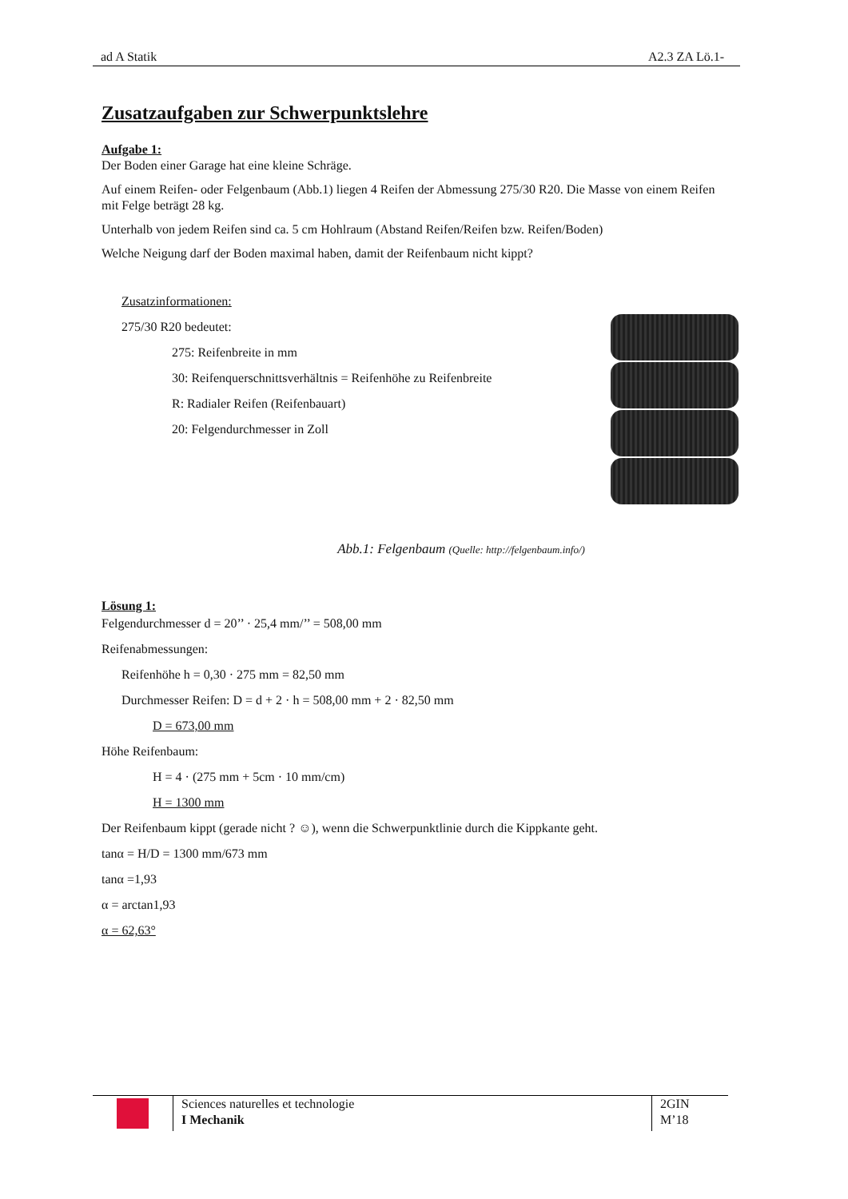ad A Statik A2.3 ZA Lö.1-
Zusatzaufgaben zur Schwerpunktslehre
Aufgabe 1:
Der Boden einer Garage hat eine kleine Schräge.
Auf einem Reifen- oder Felgenbaum (Abb.1) liegen 4 Reifen der Abmessung 275/30 R20. Die Masse von einem Reifen mit Felge beträgt 28 kg.
Unterhalb von jedem Reifen sind ca. 5 cm Hohlraum (Abstand Reifen/Reifen bzw. Reifen/Boden)
Welche Neigung darf der Boden maximal haben, damit der Reifenbaum nicht kippt?
Zusatzinformationen:
275/30 R20 bedeutet:
275: Reifenbreite in mm
30: Reifenquerschnittsverhältnis = Reifenhöhe zu Reifenbreite
R: Radialer Reifen (Reifenbauart)
20: Felgendurchmesser in Zoll
Abb.1: Felgenbaum (Quelle: http://felgenbaum.info/)
Lösung 1:
Felgendurchmesser d = 20’’ · 25,4 mm/’’ = 508,00 mm
Reifenabmessungen:
Reifenhöhe h = 0,30 · 275 mm = 82,50 mm
Durchmesser Reifen: D = d + 2 · h = 508,00 mm + 2 · 82,50 mm
D = 673,00 mm
Höhe Reifenbaum:
H = 4 · (275 mm + 5cm · 10 mm/cm)
H = 1300 mm
Der Reifenbaum kippt (gerade nicht ? ☺), wenn die Schwerpunktlinie durch die Kippkante geht.
tanα = H/D = 1300 mm/673 mm
tanα =1,93
α = arctan1,93
α = 62,63°
Sciences naturelles et technologie
I Mechanik
2GIN
M’18